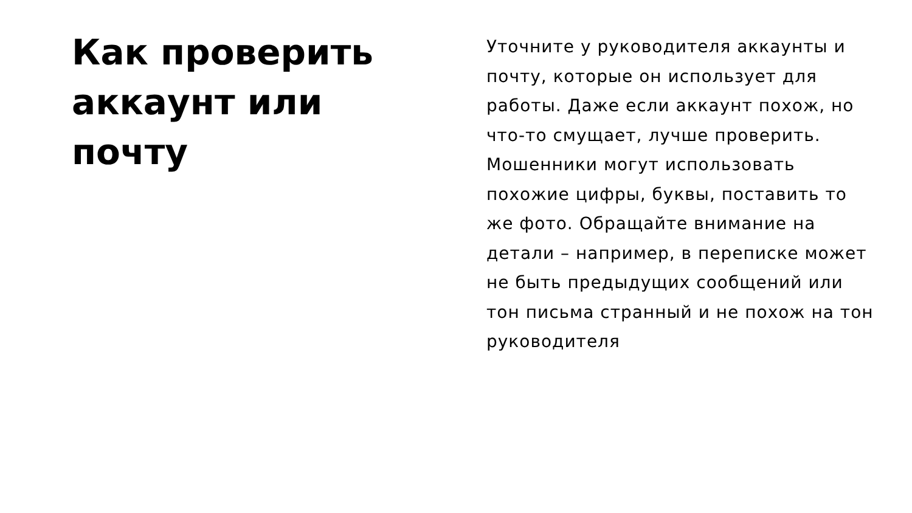Как проверить аккаунт или почту
Уточните у руководителя аккаунты и почту, которые он использует для работы. Даже если аккаунт похож, но что-то смущает, лучше проверить. Мошенники могут использовать похожие цифры, буквы, поставить то же фото. Обращайте внимание на детали – например, в переписке может не быть предыдущих сообщений или тон письма странный и не похож на тон руководителя